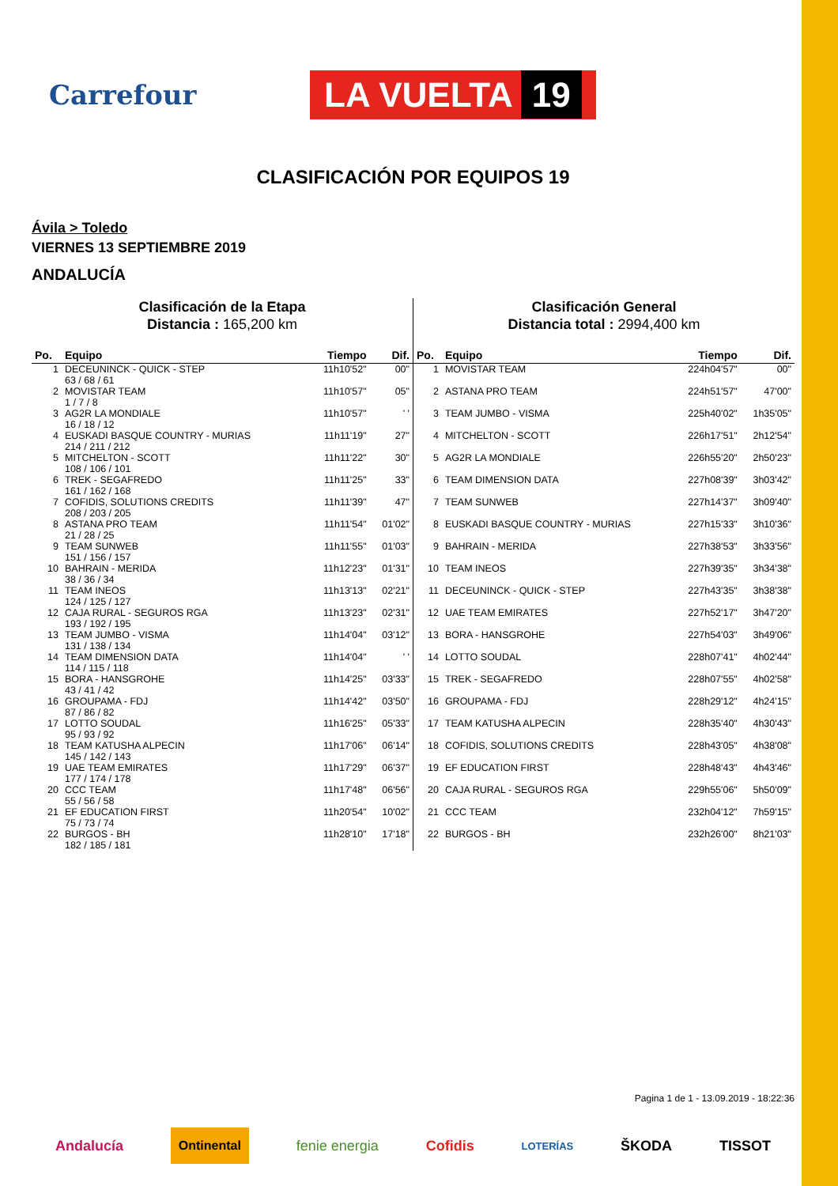Carrefour
LA VUELTA 19
CLASIFICACIÓN POR EQUIPOS 19
Ávila > Toledo
VIERNES 13 SEPTIEMBRE 2019
ANDALUCÍA
Clasificación de la Etapa
Distancia : 165,200 km
| Po. | Equipo | Tiempo | Dif. |
| --- | --- | --- | --- |
| 1 | DECEUNINCK - QUICK - STEP 63 / 68 / 61 | 11h10'52" | 00" |
| 2 | MOVISTAR TEAM 1 / 7 / 8 | 11h10'57" | 05" |
| 3 | AG2R LA MONDIALE 16 / 18 / 12 | 11h10'57" | ' ' |
| 4 | EUSKADI BASQUE COUNTRY - MURIAS 214 / 211 / 212 | 11h11'19" | 27" |
| 5 | MITCHELTON - SCOTT 108 / 106 / 101 | 11h11'22" | 30" |
| 6 | TREK - SEGAFREDO 161 / 162 / 168 | 11h11'25" | 33" |
| 7 | COFIDIS, SOLUTIONS CREDITS 208 / 203 / 205 | 11h11'39" | 47" |
| 8 | ASTANA PRO TEAM 21 / 28 / 25 | 11h11'54" | 01'02" |
| 9 | TEAM SUNWEB 151 / 156 / 157 | 11h11'55" | 01'03" |
| 10 | BAHRAIN - MERIDA 38 / 36 / 34 | 11h12'23" | 01'31" |
| 11 | TEAM INEOS 124 / 125 / 127 | 11h13'13" | 02'21" |
| 12 | CAJA RURAL - SEGUROS RGA 193 / 192 / 195 | 11h13'23" | 02'31" |
| 13 | TEAM JUMBO - VISMA 131 / 138 / 134 | 11h14'04" | 03'12" |
| 14 | TEAM DIMENSION DATA 114 / 115 / 118 | 11h14'04" | ' ' |
| 15 | BORA - HANSGROHE 43 / 41 / 42 | 11h14'25" | 03'33" |
| 16 | GROUPAMA - FDJ 87 / 86 / 82 | 11h14'42" | 03'50" |
| 17 | LOTTO SOUDAL 95 / 93 / 92 | 11h16'25" | 05'33" |
| 18 | TEAM KATUSHA ALPECIN 145 / 142 / 143 | 11h17'06" | 06'14" |
| 19 | UAE TEAM EMIRATES 177 / 174 / 178 | 11h17'29" | 06'37" |
| 20 | CCC TEAM 55 / 56 / 58 | 11h17'48" | 06'56" |
| 21 | EF EDUCATION FIRST 75 / 73 / 74 | 11h20'54" | 10'02" |
| 22 | BURGOS - BH 182 / 185 / 181 | 11h28'10" | 17'18" |
Clasificación General
Distancia total : 2994,400 km
| Po. | Equipo | Tiempo | Dif. |
| --- | --- | --- | --- |
| 1 | MOVISTAR TEAM | 224h04'57" | 00" |
| 2 | ASTANA PRO TEAM | 224h51'57" | 47'00" |
| 3 | TEAM JUMBO - VISMA | 225h40'02" | 1h35'05" |
| 4 | MITCHELTON - SCOTT | 226h17'51" | 2h12'54" |
| 5 | AG2R LA MONDIALE | 226h55'20" | 2h50'23" |
| 6 | TEAM DIMENSION DATA | 227h08'39" | 3h03'42" |
| 7 | TEAM SUNWEB | 227h14'37" | 3h09'40" |
| 8 | EUSKADI BASQUE COUNTRY - MURIAS | 227h15'33" | 3h10'36" |
| 9 | BAHRAIN - MERIDA | 227h38'53" | 3h33'56" |
| 10 | TEAM INEOS | 227h39'35" | 3h34'38" |
| 11 | DECEUNINCK - QUICK - STEP | 227h43'35" | 3h38'38" |
| 12 | UAE TEAM EMIRATES | 227h52'17" | 3h47'20" |
| 13 | BORA - HANSGROHE | 227h54'03" | 3h49'06" |
| 14 | LOTTO SOUDAL | 228h07'41" | 4h02'44" |
| 15 | TREK - SEGAFREDO | 228h07'55" | 4h02'58" |
| 16 | GROUPAMA - FDJ | 228h29'12" | 4h24'15" |
| 17 | TEAM KATUSHA ALPECIN | 228h35'40" | 4h30'43" |
| 18 | COFIDIS, SOLUTIONS CREDITS | 228h43'05" | 4h38'08" |
| 19 | EF EDUCATION FIRST | 228h48'43" | 4h43'46" |
| 20 | CAJA RURAL - SEGUROS RGA | 229h55'06" | 5h50'09" |
| 21 | CCC TEAM | 232h04'12" | 7h59'15" |
| 22 | BURGOS - BH | 232h26'00" | 8h21'03" |
Pagina 1 de 1 - 13.09.2019 - 18:22:36
Andalucía Ontinental fenie energia Cofidis LOTERÍAS ŠKODA TISSOT